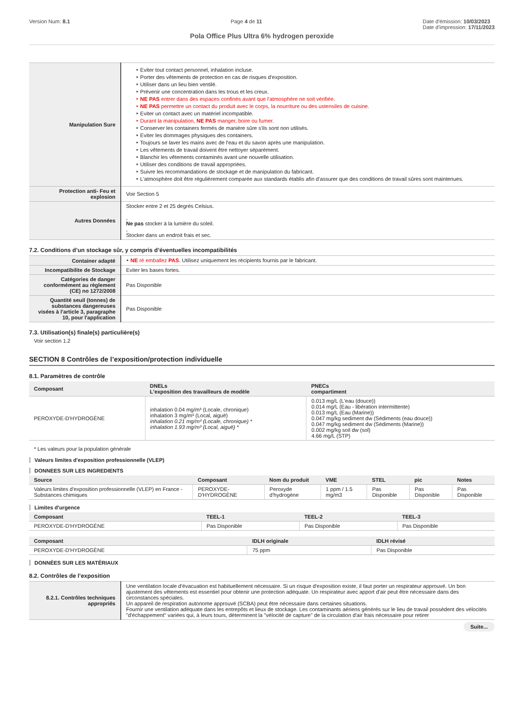Version Num: 8.1 Page 4 de 11 Date d'émission: 10/03/2023
Date d'impression: 17/11/2023
Pola Office Plus Ultra 6% hydrogen peroxide
| Manipulation Sure | ‣ Eviter tout contact personnel, inhalation incluse. ‣ Porter des vêtements de protection en cas de risques d'exposition. ‣ Utiliser dans un lieu bien ventilé. ‣ Prévenir une concentration dans les trous et les creux. ‣ NE PAS entrer dans des espaces confinés avant que l'atmosphère ne soit vérifiée. ‣ NE PAS permettre un contact du produit avec le corps, la nourriture ou des ustensiles de cuisine. ‣ Eviter un contact avec un matériel incompatible. ‣ Durant la manipulation, NE PAS manger, boire ou fumer. ‣ Conserver les containers fermés de manière sûre s'ils sont non utilisés. ‣ Eviter les dommages physiques des containers. ‣ Toujours se laver les mains avec de l'eau et du savon après une manipulation. ‣ Les vêtements de travail doivent être nettoyer séparément. ‣ Blanchir les vêtements contaminés avant une nouvelle utilisation. ‣ Utiliser des conditions de travail appropriées. ‣ Suivre les recommandations de stockage et de manipulation du fabricant. ‣ L'atmosphère doit être régulièrement comparée aux standards établis afin d'assurer que des conditions de travail sûres sont maintenues. |
| Protection anti- Feu et explosion | Voir Section 5 |
| Autres Données | Stocker entre 2 et 25 degrés Celsius. , Ne pas stocker à la lumière du soleil. , Stocker dans un endroit frais et sec. |
7.2. Conditions d’un stockage sûr, y compris d’éventuelles incompatibilités
| Container adapté | ‣ NE ré emballez PAS . Utilisez uniquement les récipients fournis par le fabricant. |
| Incompatibilite de Stockage | Eviter les bases fortes. |
| Catégories de danger conformément au règlement (CE) no 1272/2008 | Pas Disponible |
| Quantité seuil (tonnes) de substances dangereuses visées à l'article 3, paragraphe 10, pour l'application | Pas Disponible |
7.3. Utilisation(s) finale(s) particulière(s)
Voir section 1.2
SECTION 8 Contrôles de l’exposition/protection individuelle
8.1. Paramètres de contrôle
| Composant | DNELs L'exposition des travailleurs de modèle | PNECs compartiment |
| --- | --- | --- |
| PEROXYDE-D'HYDROGÈNE | inhalation 0.04 mg/m³ (Locale, chronique) inhalation 3 mg/m³ (Local, aiguë) inhalation 0.21 mg/m³ (Locale, chronique) * inhalation 1.93 mg/m³ (Local, aiguë) * | 0.013 mg/L (L'eau (douce)) 0.014 mg/L (Eau - libération intermittente) 0.013 mg/L (Eau (Marine)) 0.047 mg/kg sediment dw (Sédiments (eau douce)) 0.047 mg/kg sediment dw (Sédiments (Marine)) 0.002 mg/kg soil dw (sol) 4.66 mg/L (STP) |
* Les valeurs pour la population générale
Valeurs limites d'exposition professionnelle (VLEP)
DONNEES SUR LES INGREDIENTS
| Source | Composant | Nom du produit | VME | STEL | pic | Notes |
| --- | --- | --- | --- | --- | --- | --- |
| Valeurs limites d'exposition professionnelle (VLEP) en France - Substances chimiques | PEROXYDE-D'HYDROGÈNE | Peroxyde d'hydrogène | 1 ppm / 1.5 mg/m3 | Pas Disponible | Pas Disponible | Pas Disponible |
Limites d'urgence
| Composant | TEEL-1 | TEEL-2 | TEEL-3 |
| --- | --- | --- | --- |
| PEROXYDE-D'HYDROGÈNE | Pas Disponible | Pas Disponible | Pas Disponible |
| Composant | IDLH originale | IDLH révisé |
| --- | --- | --- |
| PEROXYDE-D'HYDROGÈNE | 75 ppm | Pas Disponible |
DONNÉES SUR LES MATÉRIAUX
8.2. Contrôles de l’exposition
| 8.2.1. Contrôles techniques appropriés | Une ventilation locale d'évacuation est habituellement nécessaire. Si un risque d'exposition existe, il faut porter un respirateur approuvé. Un bon ajustement des vêtements est essentiel pour obtenir une protection adéquate. Un respirateur avec apport d'air peut être nécessaire dans des circonstances spéciales. Un appareil de respiration autonome approuvé (SCBA) peut être nécessaire dans certaines situations. Fournir une ventilation adéquate dans les entrepôts et lieux de stockage. Les contaminants aériens générés sur le lieu de travail possèdent des vélocités "d'échappement" variées qui, à leurs tours, déterminent la "vélocité de capture" de la circulation d'air frais nécessaire pour retirer |
Suite...